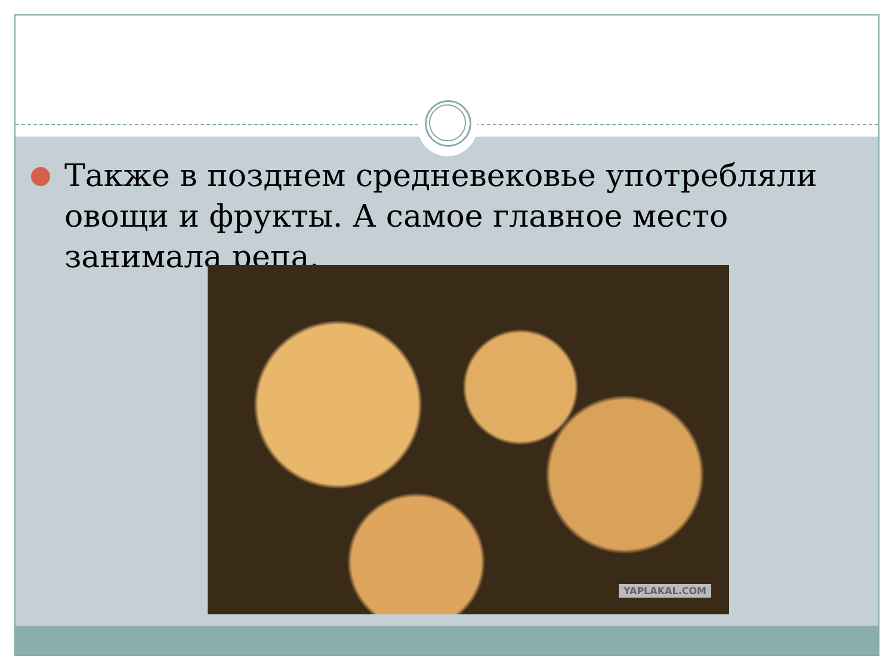Также в позднем средневековье употребляли овощи и фрукты. А самое главное место занимала репа.
YAPLAKAL.COM